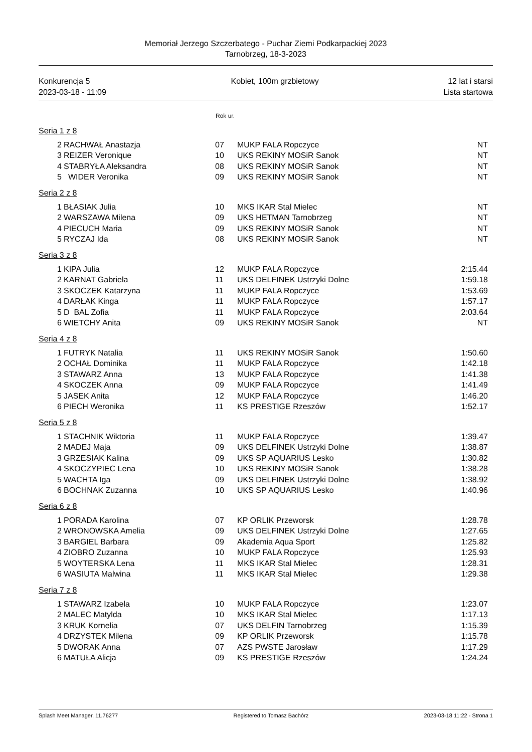Memoriał Jerzego Szczerbatego - Puchar Ziemi Podkarpackiej 2023
Tarnobrzeg, 18-3-2023
Konkurencja 5
2023-03-18 - 11:09
Kobiet, 100m grzbietowy 12 lat i starsi
Lista startowa
Rok ur.
Seria 1 z 8
| 2 | RACHWAŁ Anastazja | 07 | MUKP FALA Ropczyce | NT |
| 3 | REIZER Veronique | 10 | UKS REKINY MOSiR Sanok | NT |
| 4 | STABRYŁA Aleksandra | 08 | UKS REKINY MOSiR Sanok | NT |
| 5 | WIDER Veronika | 09 | UKS REKINY MOSiR Sanok | NT |
Seria 2 z 8
| 1 | BŁASIAK Julia | 10 | MKS IKAR Stal Mielec | NT |
| 2 | WARSZAWA Milena | 09 | UKS HETMAN Tarnobrzeg | NT |
| 4 | PIECUCH Maria | 09 | UKS REKINY MOSiR Sanok | NT |
| 5 | RYCZAJ Ida | 08 | UKS REKINY MOSiR Sanok | NT |
Seria 3 z 8
| 1 | KIPA Julia | 12 | MUKP FALA Ropczyce | 2:15.44 |
| 2 | KARNAT Gabriela | 11 | UKS DELFINEK Ustrzyki Dolne | 1:59.18 |
| 3 | SKOCZEK Katarzyna | 11 | MUKP FALA Ropczyce | 1:53.69 |
| 4 | DARŁAK Kinga | 11 | MUKP FALA Ropczyce | 1:57.17 |
| 5 | D BAL Zofia | 11 | MUKP FALA Ropczyce | 2:03.64 |
| 6 | WIETCHY Anita | 09 | UKS REKINY MOSiR Sanok | NT |
Seria 4 z 8
| 1 | FUTRYK Natalia | 11 | UKS REKINY MOSiR Sanok | 1:50.60 |
| 2 | OCHAŁ Dominika | 11 | MUKP FALA Ropczyce | 1:42.18 |
| 3 | STAWARZ Anna | 13 | MUKP FALA Ropczyce | 1:41.38 |
| 4 | SKOCZEK Anna | 09 | MUKP FALA Ropczyce | 1:41.49 |
| 5 | JASEK Anita | 12 | MUKP FALA Ropczyce | 1:46.20 |
| 6 | PIECH Weronika | 11 | KS PRESTIGE Rzeszów | 1:52.17 |
Seria 5 z 8
| 1 | STACHNIK Wiktoria | 11 | MUKP FALA Ropczyce | 1:39.47 |
| 2 | MADEJ Maja | 09 | UKS DELFINEK Ustrzyki Dolne | 1:38.87 |
| 3 | GRZESIAK Kalina | 09 | UKS SP AQUARIUS Lesko | 1:30.82 |
| 4 | SKOCZYPIEC Lena | 10 | UKS REKINY MOSiR Sanok | 1:38.28 |
| 5 | WACHTA Iga | 09 | UKS DELFINEK Ustrzyki Dolne | 1:38.92 |
| 6 | BOCHNAK Zuzanna | 10 | UKS SP AQUARIUS Lesko | 1:40.96 |
Seria 6 z 8
| 1 | PORADA Karolina | 07 | KP ORLIK Przeworsk | 1:28.78 |
| 2 | WRONOWSKA Amelia | 09 | UKS DELFINEK Ustrzyki Dolne | 1:27.65 |
| 3 | BARGIEL Barbara | 09 | Akademia Aqua Sport | 1:25.82 |
| 4 | ZIOBRO Zuzanna | 10 | MUKP FALA Ropczyce | 1:25.93 |
| 5 | WOYTERSKA Lena | 11 | MKS IKAR Stal Mielec | 1:28.31 |
| 6 | WASIUTA Malwina | 11 | MKS IKAR Stal Mielec | 1:29.38 |
Seria 7 z 8
| 1 | STAWARZ Izabela | 10 | MUKP FALA Ropczyce | 1:23.07 |
| 2 | MALEC Matylda | 10 | MKS IKAR Stal Mielec | 1:17.13 |
| 3 | KRUK Kornelia | 07 | UKS DELFIN Tarnobrzeg | 1:15.39 |
| 4 | DRZYSTEK Milena | 09 | KP ORLIK Przeworsk | 1:15.78 |
| 5 | DWORAK Anna | 07 | AZS PWSTE Jarosław | 1:17.29 |
| 6 | MATUŁA Alicja | 09 | KS PRESTIGE Rzeszów | 1:24.24 |
Splash Meet Manager, 11.76277 Registered to Tomasz Bachórz 2023-03-18 11:22 - Strona 1